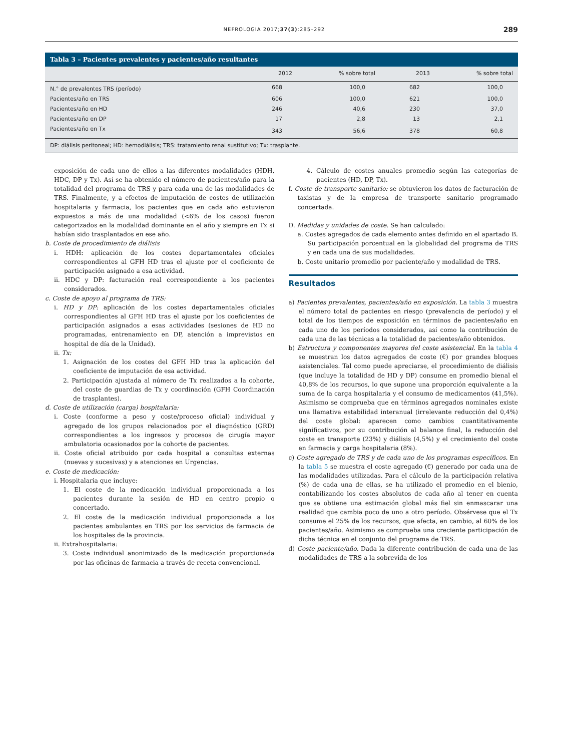NEFROLOGIA 2017;37(3):285–292 289
Tabla 3 – Pacientes prevalentes y pacientes/año resultantes
| | 2012 | % sobre total | 2013 | % sobre total |
| --- | --- | --- | --- | --- |
| N.° de prevalentes TRS (período) | 668 | 100,0 | 682 | 100,0 |
| Pacientes/año en TRS | 606 | 100,0 | 621 | 100,0 |
| Pacientes/año en HD | 246 | 40,6 | 230 | 37,0 |
| Pacientes/año en DP | 17 | 2,8 | 13 | 2,1 |
| Pacientes/año en Tx | 343 | 56,6 | 378 | 60,8 |
| DP: diálisis peritoneal; HD: hemodiálisis; TRS: tratamiento renal sustitutivo; Tx: trasplante. | | | | |
exposición de cada uno de ellos a las diferentes modalidades (HDH, HDC, DP y Tx). Así se ha obtenido el número de pacientes/año para la totalidad del programa de TRS y para cada una de las modalidades de TRS. Finalmente, y a efectos de imputación de costes de utilización hospitalaria y farmacia, los pacientes que en cada año estuvieron expuestos a más de una modalidad (<6% de los casos) fueron categorizados en la modalidad dominante en el año y siempre en Tx si habían sido trasplantados en ese año.
b. Coste de procedimiento de diálisis
i. HDH: aplicación de los costes departamentales oficiales correspondientes al GFH HD tras el ajuste por el coeficiente de participación asignado a esa actividad.
ii. HDC y DP: facturación real correspondiente a los pacientes considerados.
c. Coste de apoyo al programa de TRS:
i. HD y DP: aplicación de los costes departamentales oficiales correspondientes al GFH HD tras el ajuste por los coeficientes de participación asignados a esas actividades (sesiones de HD no programadas, entrenamiento en DP, atención a imprevistos en hospital de día de la Unidad).
ii. Tx:
1. Asignación de los costes del GFH HD tras la aplicación del coeficiente de imputación de esa actividad.
2. Participación ajustada al número de Tx realizados a la cohorte, del coste de guardias de Tx y coordinación (GFH Coordinación de trasplantes).
d. Coste de utilización (carga) hospitalaria:
i. Coste (conforme a peso y coste/proceso oficial) individual y agregado de los grupos relacionados por el diagnóstico (GRD) correspondientes a los ingresos y procesos de cirugía mayor ambulatoria ocasionados por la cohorte de pacientes.
ii. Coste oficial atribuido por cada hospital a consultas externas (nuevas y sucesivas) y a atenciones en Urgencias.
e. Coste de medicación:
i. Hospitalaria que incluye:
1. El coste de la medicación individual proporcionada a los pacientes durante la sesión de HD en centro propio o concertado.
2. El coste de la medicación individual proporcionada a los pacientes ambulantes en TRS por los servicios de farmacia de los hospitales de la provincia.
ii. Extrahospitalaria:
3. Coste individual anonimizado de la medicación proporcionada por las oficinas de farmacia a través de receta convencional.
4. Cálculo de costes anuales promedio según las categorías de pacientes (HD, DP, Tx).
f. Coste de transporte sanitario: se obtuvieron los datos de facturación de taxistas y de la empresa de transporte sanitario programado concertada.
D. Medidas y unidades de coste. Se han calculado:
a. Costes agregados de cada elemento antes definido en el apartado B. Su participación porcentual en la globalidad del programa de TRS y en cada una de sus modalidades.
b. Coste unitario promedio por paciente/año y modalidad de TRS.
Resultados
a) Pacientes prevalentes, pacientes/año en exposición. La tabla 3 muestra el número total de pacientes en riesgo (prevalencia de período) y el total de los tiempos de exposición en términos de pacientes/año en cada uno de los períodos considerados, así como la contribución de cada una de las técnicas a la totalidad de pacientes/año obtenidos.
b) Estructura y componentes mayores del coste asistencial. En la tabla 4 se muestran los datos agregados de coste (€) por grandes bloques asistenciales. Tal como puede apreciarse, el procedimiento de diálisis (que incluye la totalidad de HD y DP) consume en promedio bienal el 40,8% de los recursos, lo que supone una proporción equivalente a la suma de la carga hospitalaria y el consumo de medicamentos (41,5%). Asimismo se comprueba que en términos agregados nominales existe una llamativa estabilidad interanual (irrelevante reducción del 0,4%) del coste global: aparecen como cambios cuantitativamente significativos, por su contribución al balance final, la reducción del coste en transporte (23%) y diálisis (4,5%) y el crecimiento del coste en farmacia y carga hospitalaria (8%).
c) Coste agregado de TRS y de cada uno de los programas específicos. En la tabla 5 se muestra el coste agregado (€) generado por cada una de las modalidades utilizadas. Para el cálculo de la participación relativa (%) de cada una de ellas, se ha utilizado el promedio en el bienio, contabilizando los costes absolutos de cada año al tener en cuenta que se obtiene una estimación global más fiel sin enmascarar una realidad que cambia poco de uno a otro período. Obsérvese que el Tx consume el 25% de los recursos, que afecta, en cambio, al 60% de los pacientes/año. Asimismo se comprueba una creciente participación de dicha técnica en el conjunto del programa de TRS.
d) Coste paciente/año. Dada la diferente contribución de cada una de las modalidades de TRS a la sobrevida de los